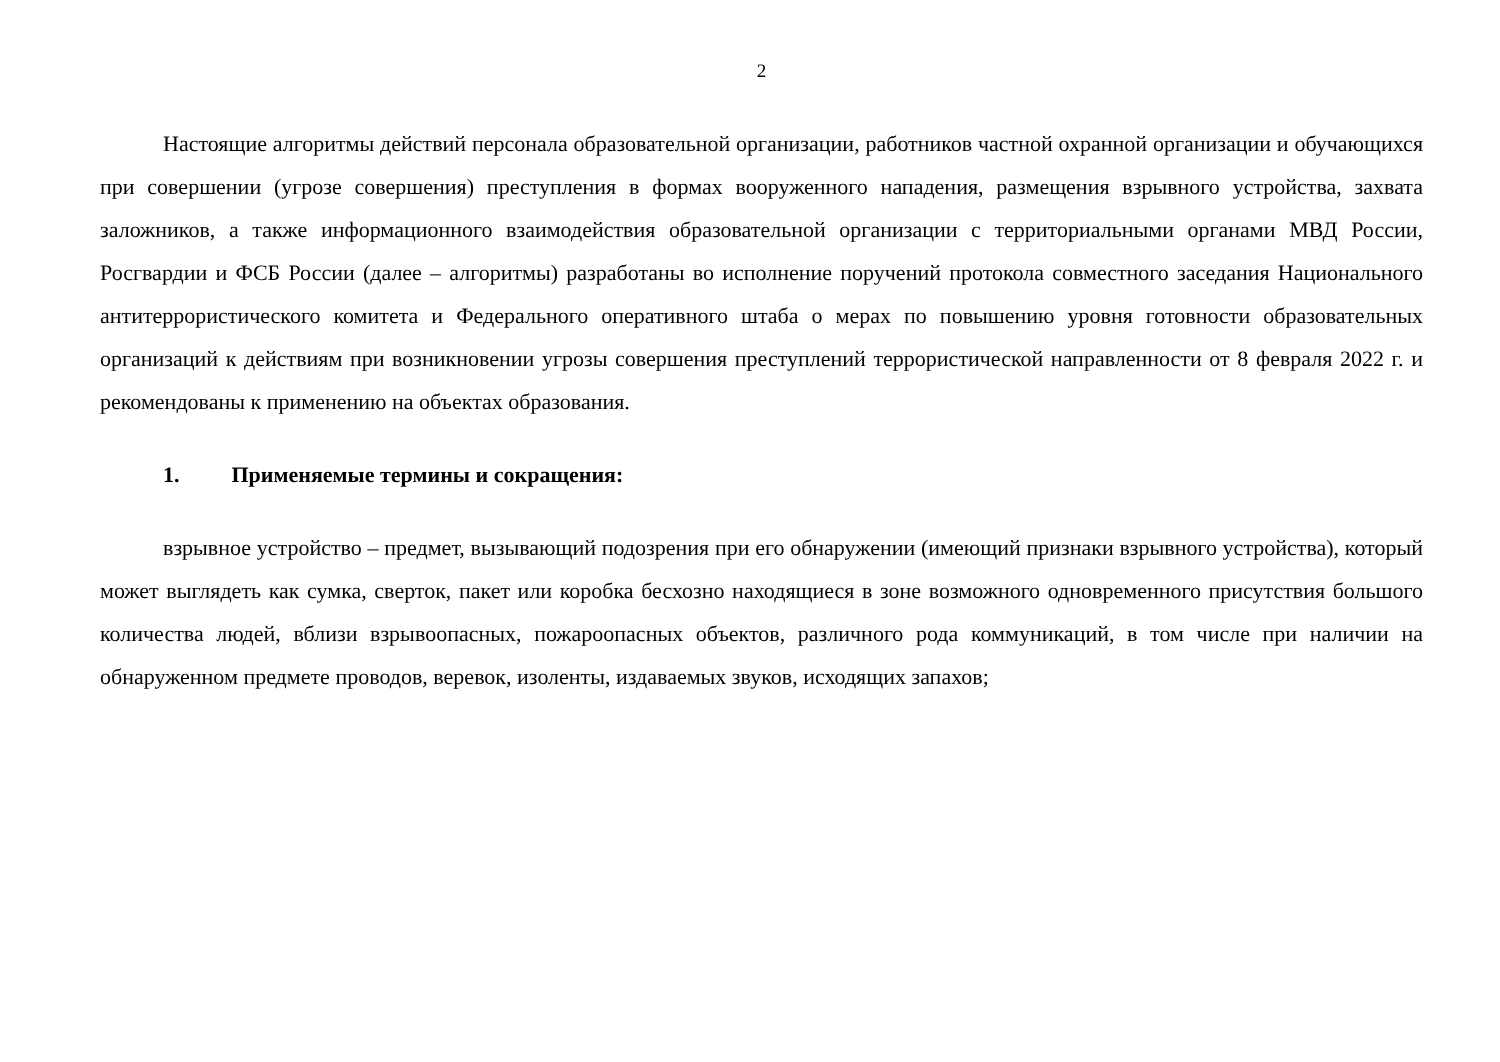2
Настоящие алгоритмы действий персонала образовательной организации, работников частной охранной организации и обучающихся при совершении (угрозе совершения) преступления в формах вооруженного нападения, размещения взрывного устройства, захвата заложников, а также информационного взаимодействия образовательной организации с территориальными органами МВД России, Росгвардии и ФСБ России (далее – алгоритмы) разработаны во исполнение поручений протокола совместного заседания Национального антитеррористического комитета и Федерального оперативного штаба о мерах по повышению уровня готовности образовательных организаций к действиям при возникновении угрозы совершения преступлений террористической направленности от 8 февраля 2022 г. и рекомендованы к применению на объектах образования.
1. Применяемые термины и сокращения:
взрывное устройство – предмет, вызывающий подозрения при его обнаружении (имеющий признаки взрывного устройства), который может выглядеть как сумка, сверток, пакет или коробка бесхозно находящиеся в зоне возможного одновременного присутствия большого количества людей, вблизи взрывоопасных, пожароопасных объектов, различного рода коммуникаций, в том числе при наличии на обнаруженном предмете проводов, веревок, изоленты, издаваемых звуков, исходящих запахов;